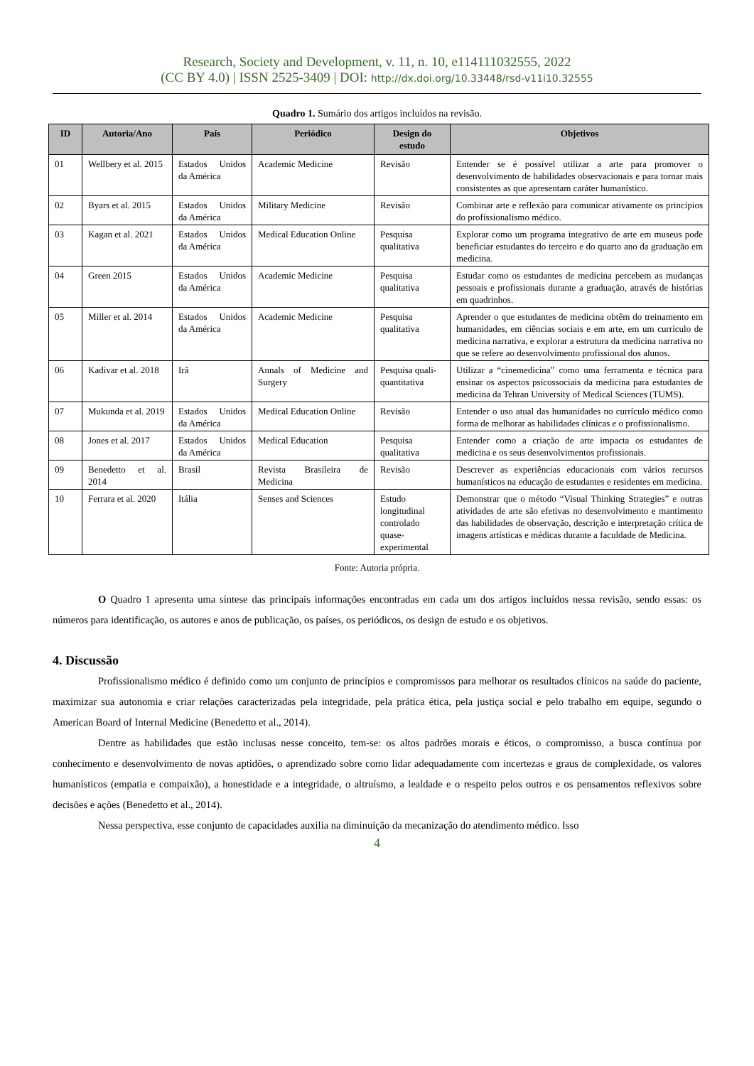Research, Society and Development, v. 11, n. 10, e114111032555, 2022
(CC BY 4.0) | ISSN 2525-3409 | DOI: http://dx.doi.org/10.33448/rsd-v11i10.32555
Quadro 1. Sumário dos artigos incluídos na revisão.
| ID | Autoria/Ano | País | Periódico | Design do estudo | Objetivos |
| --- | --- | --- | --- | --- | --- |
| 01 | Wellbery et al. 2015 | Estados Unidos da América | Academic Medicine | Revisão | Entender se é possível utilizar a arte para promover o desenvolvimento de habilidades observacionais e para tornar mais consistentes as que apresentam caráter humanístico. |
| 02 | Byars et al. 2015 | Estados Unidos da América | Military Medicine | Revisão | Combinar arte e reflexão para comunicar ativamente os princípios do profissionalismo médico. |
| 03 | Kagan et al. 2021 | Estados Unidos da América | Medical Education Online | Pesquisa qualitativa | Explorar como um programa integrativo de arte em museus pode beneficiar estudantes do terceiro e do quarto ano da graduação em medicina. |
| 04 | Green 2015 | Estados Unidos da América | Academic Medicine | Pesquisa qualitativa | Estudar como os estudantes de medicina percebem as mudanças pessoais e profissionais durante a graduação, através de histórias em quadrinhos. |
| 05 | Miller et al. 2014 | Estados Unidos da América | Academic Medicine | Pesquisa qualitativa | Aprender o que estudantes de medicina obtêm do treinamento em humanidades, em ciências sociais e em arte, em um currículo de medicina narrativa, e explorar a estrutura da medicina narrativa no que se refere ao desenvolvimento profissional dos alunos. |
| 06 | Kadivar et al. 2018 | Irã | Annals of Medicine and Surgery | Pesquisa quali-quantitativa | Utilizar a “cinemedicina” como uma ferramenta e técnica para ensinar os aspectos psicossociais da medicina para estudantes de medicina da Tehran University of Medical Sciences (TUMS). |
| 07 | Mukunda et al. 2019 | Estados Unidos da América | Medical Education Online | Revisão | Entender o uso atual das humanidades no currículo médico como forma de melhorar as habilidades clínicas e o profissionalismo. |
| 08 | Jones et al. 2017 | Estados Unidos da América | Medical Education | Pesquisa qualitativa | Entender como a criação de arte impacta os estudantes de medicina e os seus desenvolvimentos profissionais. |
| 09 | Benedetto et al. 2014 | Brasil | Revista Brasileira de Medicina | Revisão | Descrever as experiências educacionais com vários recursos humanísticos na educação de estudantes e residentes em medicina. |
| 10 | Ferrara et al. 2020 | Itália | Senses and Sciences | Estudo longitudinal controlado quase-experimental | Demonstrar que o método “Visual Thinking Strategies” e outras atividades de arte são efetivas no desenvolvimento e mantimento das habilidades de observação, descrição e interpretação crítica de imagens artísticas e médicas durante a faculdade de Medicina. |
Fonte: Autoria própria.
O Quadro 1 apresenta uma síntese das principais informações encontradas em cada um dos artigos incluídos nessa revisão, sendo essas: os números para identificação, os autores e anos de publicação, os países, os periódicos, os design de estudo e os objetivos.
4. Discussão
Profissionalismo médico é definido como um conjunto de princípios e compromissos para melhorar os resultados clínicos na saúde do paciente, maximizar sua autonomia e criar relações caracterizadas pela integridade, pela prática ética, pela justiça social e pelo trabalho em equipe, segundo o American Board of Internal Medicine (Benedetto et al., 2014).
Dentre as habilidades que estão inclusas nesse conceito, tem-se: os altos padrões morais e éticos, o compromisso, a busca contínua por conhecimento e desenvolvimento de novas aptidões, o aprendizado sobre como lidar adequadamente com incertezas e graus de complexidade, os valores humanísticos (empatia e compaixão), a honestidade e a integridade, o altruísmo, a lealdade e o respeito pelos outros e os pensamentos reflexivos sobre decisões e ações (Benedetto et al., 2014).
Nessa perspectiva, esse conjunto de capacidades auxilia na diminuição da mecanização do atendimento médico. Isso
4